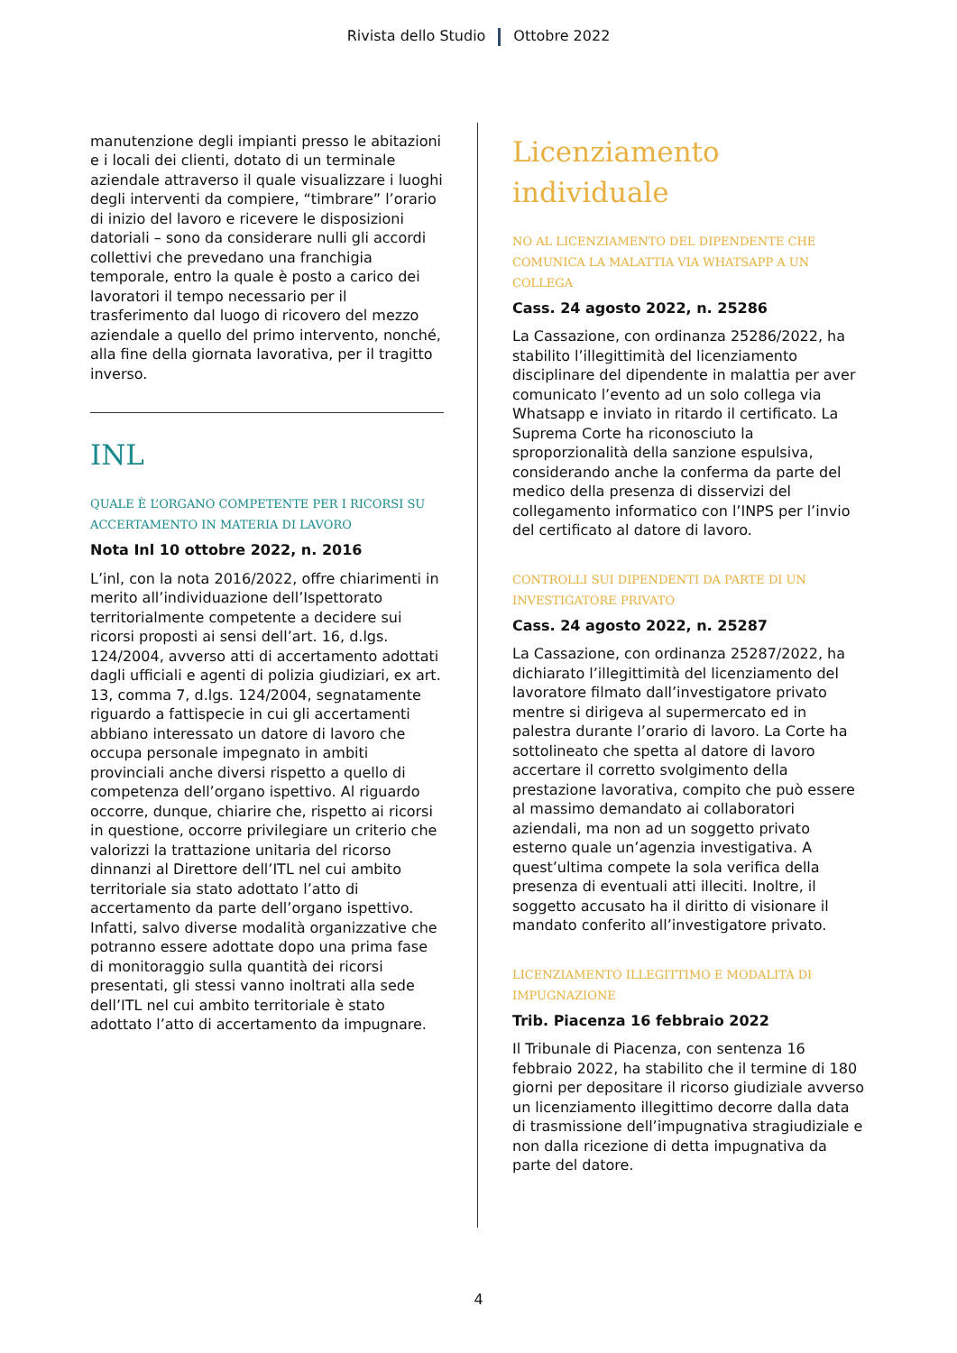Rivista dello Studio Ottobre 2022
manutenzione degli impianti presso le abitazioni e i locali dei clienti, dotato di un terminale aziendale attraverso il quale visualizzare i luoghi degli interventi da compiere, “timbrare” l’orario di inizio del lavoro e ricevere le disposizioni datoriali – sono da considerare nulli gli accordi collettivi che prevedano una franchigia temporale, entro la quale è posto a carico dei lavoratori il tempo necessario per il trasferimento dal luogo di ricovero del mezzo aziendale a quello del primo intervento, nonché, alla fine della giornata lavorativa, per il tragitto inverso.
INL
QUALE È L’ORGANO COMPETENTE PER I RICORSI SU ACCERTAMENTO IN MATERIA DI LAVORO
Nota Inl 10 ottobre 2022, n. 2016
L’inl, con la nota 2016/2022, offre chiarimenti in merito all’individuazione dell’Ispettorato territorialmente competente a decidere sui ricorsi proposti ai sensi dell’art. 16, d.lgs. 124/2004, avverso atti di accertamento adottati dagli ufficiali e agenti di polizia giudiziari, ex art. 13, comma 7, d.lgs. 124/2004, segnatamente riguardo a fattispecie in cui gli accertamenti abbiano interessato un datore di lavoro che occupa personale impegnato in ambiti provinciali anche diversi rispetto a quello di competenza dell’organo ispettivo. Al riguardo occorre, dunque, chiarire che, rispetto ai ricorsi in questione, occorre privilegiare un criterio che valorizzi la trattazione unitaria del ricorso dinnanzi al Direttore dell’ITL nel cui ambito territoriale sia stato adottato l’atto di accertamento da parte dell’organo ispettivo. Infatti, salvo diverse modalità organizzative che potranno essere adottate dopo una prima fase di monitoraggio sulla quantità dei ricorsi presentati, gli stessi vanno inoltrati alla sede dell’ITL nel cui ambito territoriale è stato adottato l’atto di accertamento da impugnare.
Licenziamento individuale
NO AL LICENZIAMENTO DEL DIPENDENTE CHE COMUNICA LA MALATTIA VIA WHATSAPP A UN COLLEGA
Cass. 24 agosto 2022, n. 25286
La Cassazione, con ordinanza 25286/2022, ha stabilito l’illegittimità del licenziamento disciplinare del dipendente in malattia per aver comunicato l’evento ad un solo collega via Whatsapp e inviato in ritardo il certificato. La Suprema Corte ha riconosciuto la sproporzionalità della sanzione espulsiva, considerando anche la conferma da parte del medico della presenza di disservizi del collegamento informatico con l’INPS per l’invio del certificato al datore di lavoro.
CONTROLLI SUI DIPENDENTI DA PARTE DI UN INVESTIGATORE PRIVATO
Cass. 24 agosto 2022, n. 25287
La Cassazione, con ordinanza 25287/2022, ha dichiarato l’illegittimità del licenziamento del lavoratore filmato dall’investigatore privato mentre si dirigeva al supermercato ed in palestra durante l’orario di lavoro. La Corte ha sottolineato che spetta al datore di lavoro accertare il corretto svolgimento della prestazione lavorativa, compito che può essere al massimo demandato ai collaboratori aziendali, ma non ad un soggetto privato esterno quale un’agenzia investigativa. A quest’ultima compete la sola verifica della presenza di eventuali atti illeciti. Inoltre, il soggetto accusato ha il diritto di visionare il mandato conferito all’investigatore privato.
LICENZIAMENTO ILLEGITTIMO E MODALITÀ DI IMPUGNAZIONE
Trib. Piacenza 16 febbraio 2022
Il Tribunale di Piacenza, con sentenza 16 febbraio 2022, ha stabilito che il termine di 180 giorni per depositare il ricorso giudiziale avverso un licenziamento illegittimo decorre dalla data di trasmissione dell’impugnativa stragiudiziale e non dalla ricezione di detta impugnativa da parte del datore.
4